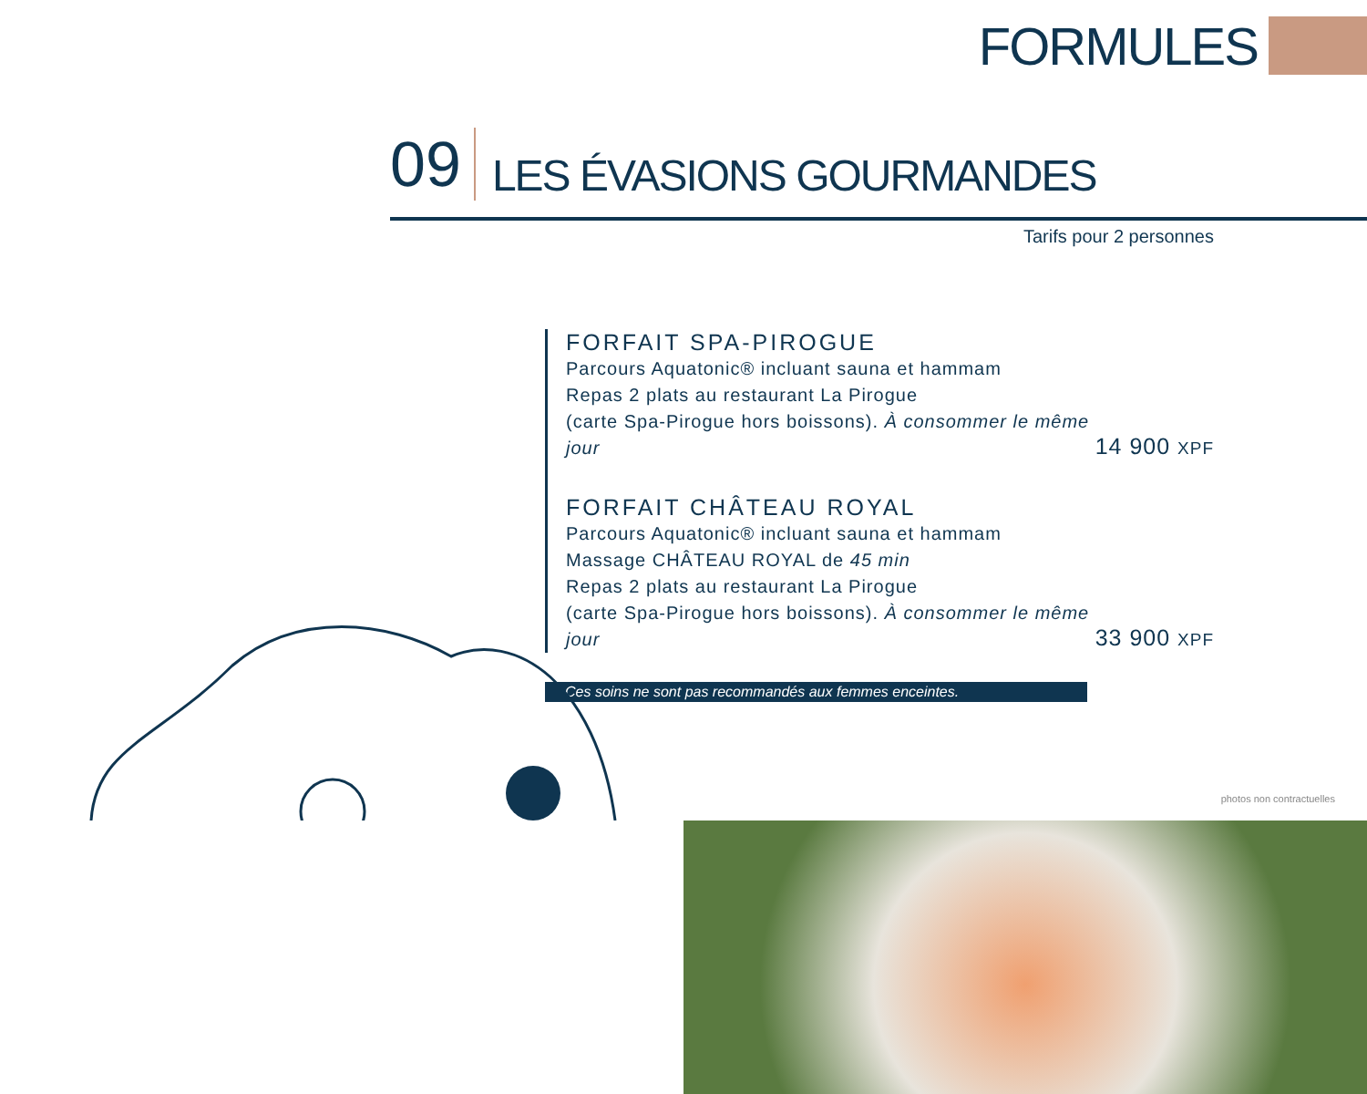FORMULES
09 LES ÉVASIONS GOURMANDES
Tarifs pour 2 personnes
FORFAIT SPA-PIROGUE
Parcours Aquatonic® incluant sauna et hammam
Repas 2 plats au restaurant La Pirogue
(carte Spa-Pirogue hors boissons). À consommer le même jour
14 900 XPF
FORFAIT CHÂTEAU ROYAL
Parcours Aquatonic® incluant sauna et hammam
Massage CHÂTEAU ROYAL de 45 min
Repas 2 plats au restaurant La Pirogue
(carte Spa-Pirogue hors boissons). À consommer le même jour
33 900 XPF
Ces soins ne sont pas recommandés aux femmes enceintes.
photos non contractuelles